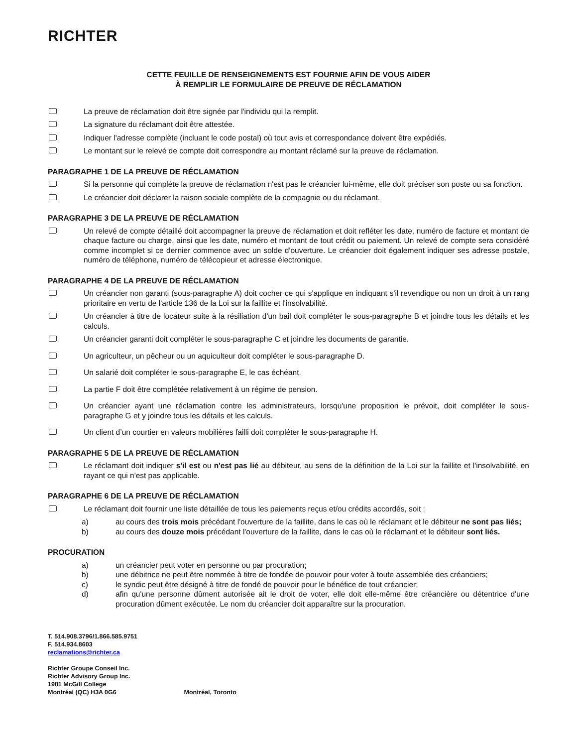RICHTER
CETTE FEUILLE DE RENSEIGNEMENTS EST FOURNIE AFIN DE VOUS AIDER
À REMPLIR LE FORMULAIRE DE PREUVE DE RÉCLAMATION
La preuve de réclamation doit être signée par l'individu qui la remplit.
La signature du réclamant doit être attestée.
Indiquer l'adresse complète (incluant le code postal) où tout avis et correspondance doivent être expédiés.
Le montant sur le relevé de compte doit correspondre au montant réclamé sur la preuve de réclamation.
PARAGRAPHE 1 DE LA PREUVE DE RÉCLAMATION
Si la personne qui complète la preuve de réclamation n'est pas le créancier lui-même, elle doit préciser son poste ou sa fonction.
Le créancier doit déclarer la raison sociale complète de la compagnie ou du réclamant.
PARAGRAPHE 3 DE LA PREUVE DE RÉCLAMATION
Un relevé de compte détaillé doit accompagner la preuve de réclamation et doit refléter les date, numéro de facture et montant de chaque facture ou charge, ainsi que les date, numéro et montant de tout crédit ou paiement. Un relevé de compte sera considéré comme incomplet si ce dernier commence avec un solde d'ouverture. Le créancier doit également indiquer ses adresse postale, numéro de téléphone, numéro de télécopieur et adresse électronique.
PARAGRAPHE 4 DE LA PREUVE DE RÉCLAMATION
Un créancier non garanti (sous-paragraphe A) doit cocher ce qui s'applique en indiquant s'il revendique ou non un droit à un rang prioritaire en vertu de l'article 136 de la Loi sur la faillite et l'insolvabilité.
Un créancier à titre de locateur suite à la résiliation d'un bail doit compléter le sous-paragraphe B et joindre tous les détails et les calculs.
Un créancier garanti doit compléter le sous-paragraphe C et joindre les documents de garantie.
Un agriculteur, un pêcheur ou un aquiculteur doit compléter le sous-paragraphe D.
Un salarié doit compléter le sous-paragraphe E, le cas échéant.
La partie F doit être complétée relativement à un régime de pension.
Un créancier ayant une réclamation contre les administrateurs, lorsqu'une proposition le prévoit, doit compléter le sous-paragraphe G et y joindre tous les détails et les calculs.
Un client d’un courtier en valeurs mobilières failli doit compléter le sous-paragraphe H.
PARAGRAPHE 5 DE LA PREUVE DE RÉCLAMATION
Le réclamant doit indiquer s'il est ou n'est pas lié au débiteur, au sens de la définition de la Loi sur la faillite et l'insolvabilité, en rayant ce qui n'est pas applicable.
PARAGRAPHE 6 DE LA PREUVE DE RÉCLAMATION
Le réclamant doit fournir une liste détaillée de tous les paiements reçus et/ou crédits accordés, soit :
a) au cours des trois mois précédant l'ouverture de la faillite, dans le cas où le réclamant et le débiteur ne sont pas liés;
b) au cours des douze mois précédant l'ouverture de la faillite, dans le cas où le réclamant et le débiteur sont liés.
PROCURATION
a) un créancier peut voter en personne ou par procuration;
b) une débitrice ne peut être nommée à titre de fondée de pouvoir pour voter à toute assemblée des créanciers;
c) le syndic peut être désigné à titre de fondé de pouvoir pour le bénéfice de tout créancier;
d) afin qu'une personne dûment autorisée ait le droit de voter, elle doit elle-même être créancière ou détentrice d'une procuration dûment exécutée. Le nom du créancier doit apparaître sur la procuration.
T. 514.908.3796/1.866.585.9751
F. 514.934.8603
reclamations@richter.ca
Richter Groupe Conseil Inc.
Richter Advisory Group Inc.
1981 McGill College
Montréal (QC) H3A 0G6 Montréal, Toronto